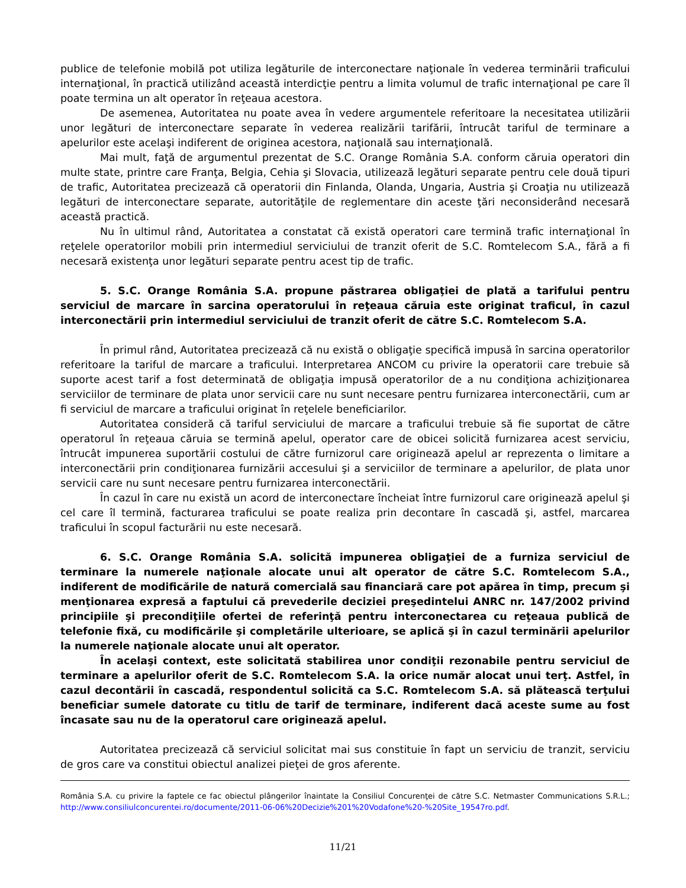publice de telefonie mobilă pot utiliza legăturile de interconectare naţionale în vederea terminării traficului internaţional, în practică utilizând această interdicţie pentru a limita volumul de trafic internaţional pe care îl poate termina un alt operator în reţeaua acestora.
De asemenea, Autoritatea nu poate avea în vedere argumentele referitoare la necesitatea utilizării unor legături de interconectare separate în vederea realizării tarifării, întrucât tariful de terminare a apelurilor este acelaşi indiferent de originea acestora, naţională sau internaţională.
Mai mult, faţă de argumentul prezentat de S.C. Orange România S.A. conform căruia operatori din multe state, printre care Franţa, Belgia, Cehia şi Slovacia, utilizează legături separate pentru cele două tipuri de trafic, Autoritatea precizează că operatorii din Finlanda, Olanda, Ungaria, Austria şi Croaţia nu utilizează legături de interconectare separate, autorităţile de reglementare din aceste ţări neconsiderând necesară această practică.
Nu în ultimul rând, Autoritatea a constatat că există operatori care termină trafic internaţional în reţelele operatorilor mobili prin intermediul serviciului de tranzit oferit de S.C. Romtelecom S.A., fără a fi necesară existenţa unor legături separate pentru acest tip de trafic.
5. S.C. Orange România S.A. propune păstrarea obligaţiei de plată a tarifului pentru serviciul de marcare în sarcina operatorului în reţeaua căruia este originat traficul, în cazul interconectării prin intermediul serviciului de tranzit oferit de către S.C. Romtelecom S.A.
În primul rând, Autoritatea precizează că nu există o obligaţie specifică impusă în sarcina operatorilor referitoare la tariful de marcare a traficului. Interpretarea ANCOM cu privire la operatorii care trebuie să suporte acest tarif a fost determinată de obligaţia impusă operatorilor de a nu condiţiona achiziţionarea serviciilor de terminare de plata unor servicii care nu sunt necesare pentru furnizarea interconectării, cum ar fi serviciul de marcare a traficului originat în reţelele beneficiarilor.
Autoritatea consideră că tariful serviciului de marcare a traficului trebuie să fie suportat de către operatorul în reţeaua căruia se termină apelul, operator care de obicei solicită furnizarea acest serviciu, întrucât impunerea suportării costului de către furnizorul care originează apelul ar reprezenta o limitare a interconectării prin condiţionarea furnizării accesului şi a serviciilor de terminare a apelurilor, de plata unor servicii care nu sunt necesare pentru furnizarea interconectării.
În cazul în care nu există un acord de interconectare încheiat între furnizorul care originează apelul şi cel care îl termină, facturarea traficului se poate realiza prin decontare în cascadă şi, astfel, marcarea traficului în scopul facturării nu este necesară.
6. S.C. Orange România S.A. solicită impunerea obligaţiei de a furniza serviciul de terminare la numerele naţionale alocate unui alt operator de către S.C. Romtelecom S.A., indiferent de modificările de natură comercială sau financiară care pot apărea în timp, precum şi menţionarea expresă a faptului că prevederile deciziei preşedintelui ANRC nr. 147/2002 privind principiile şi precondiţiile ofertei de referinţă pentru interconectarea cu reţeaua publică de telefonie fixă, cu modificările şi completările ulterioare, se aplică şi în cazul terminării apelurilor la numerele naţionale alocate unui alt operator.
În acelaşi context, este solicitată stabilirea unor condiţii rezonabile pentru serviciul de terminare a apelurilor oferit de S.C. Romtelecom S.A. la orice număr alocat unui terţ. Astfel, în cazul decontării în cascadă, respondentul solicită ca S.C. Romtelecom S.A. să plătească terţului beneficiar sumele datorate cu titlu de tarif de terminare, indiferent dacă aceste sume au fost încasate sau nu de la operatorul care originează apelul.
Autoritatea precizează că serviciul solicitat mai sus constituie în fapt un serviciu de tranzit, serviciu de gros care va constitui obiectul analizei pieţei de gros aferente.
România S.A. cu privire la faptele ce fac obiectul plângerilor înaintate la Consiliul Concurenţei de către S.C. Netmaster Communications S.R.L.; http://www.consiliulconcurentei.ro/documente/2011-06-06%20Decizie%201%20Vodafone%20-%20Site_19547ro.pdf.
11/21